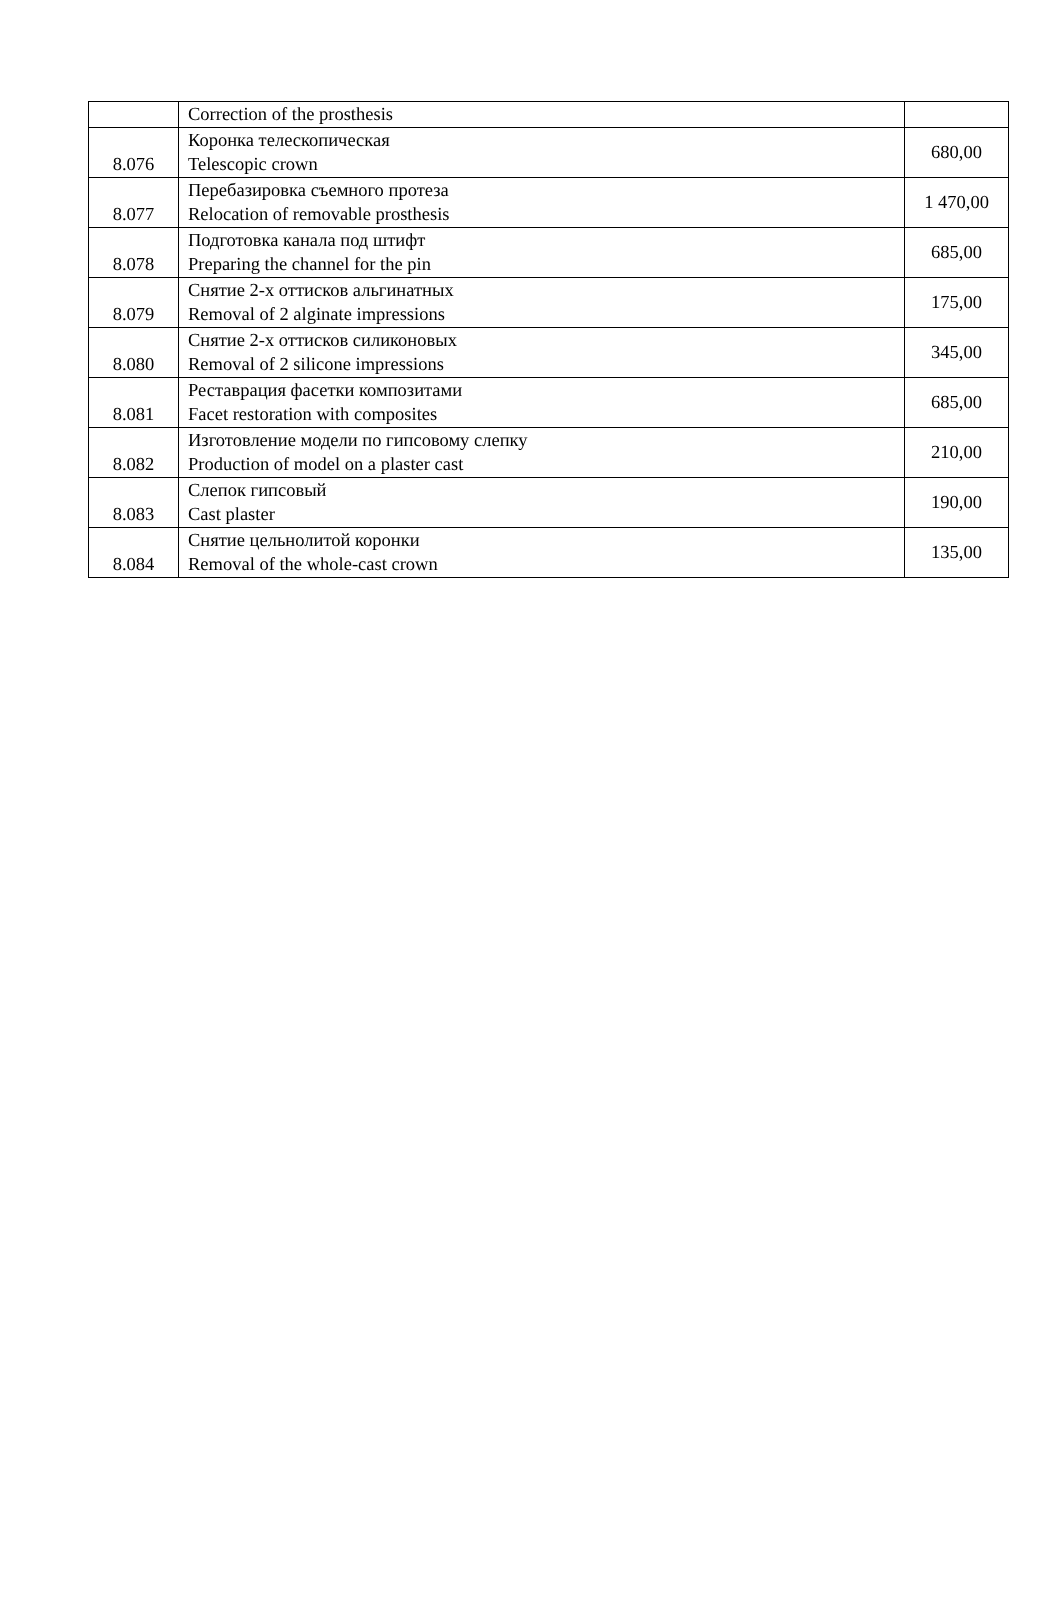| | Correction of the prosthesis | |
| 8.076 | Коронка телескопическая Telescopic crown | 680,00 |
| 8.077 | Перебазировка съемного протеза Relocation of removable prosthesis | 1 470,00 |
| 8.078 | Подготовка канала под штифт Preparing the channel for the pin | 685,00 |
| 8.079 | Снятие 2-х оттисков альгинатных Removal of 2 alginate impressions | 175,00 |
| 8.080 | Снятие 2-х оттисков силиконовых Removal of 2 silicone impressions | 345,00 |
| 8.081 | Реставрация фасетки композитами Facet restoration with composites | 685,00 |
| 8.082 | Изготовление модели по гипсовому слепку Production of model on a plaster cast | 210,00 |
| 8.083 | Слепок гипсовый Cast plaster | 190,00 |
| 8.084 | Снятие цельнолитой коронки Removal of the whole-cast crown | 135,00 |